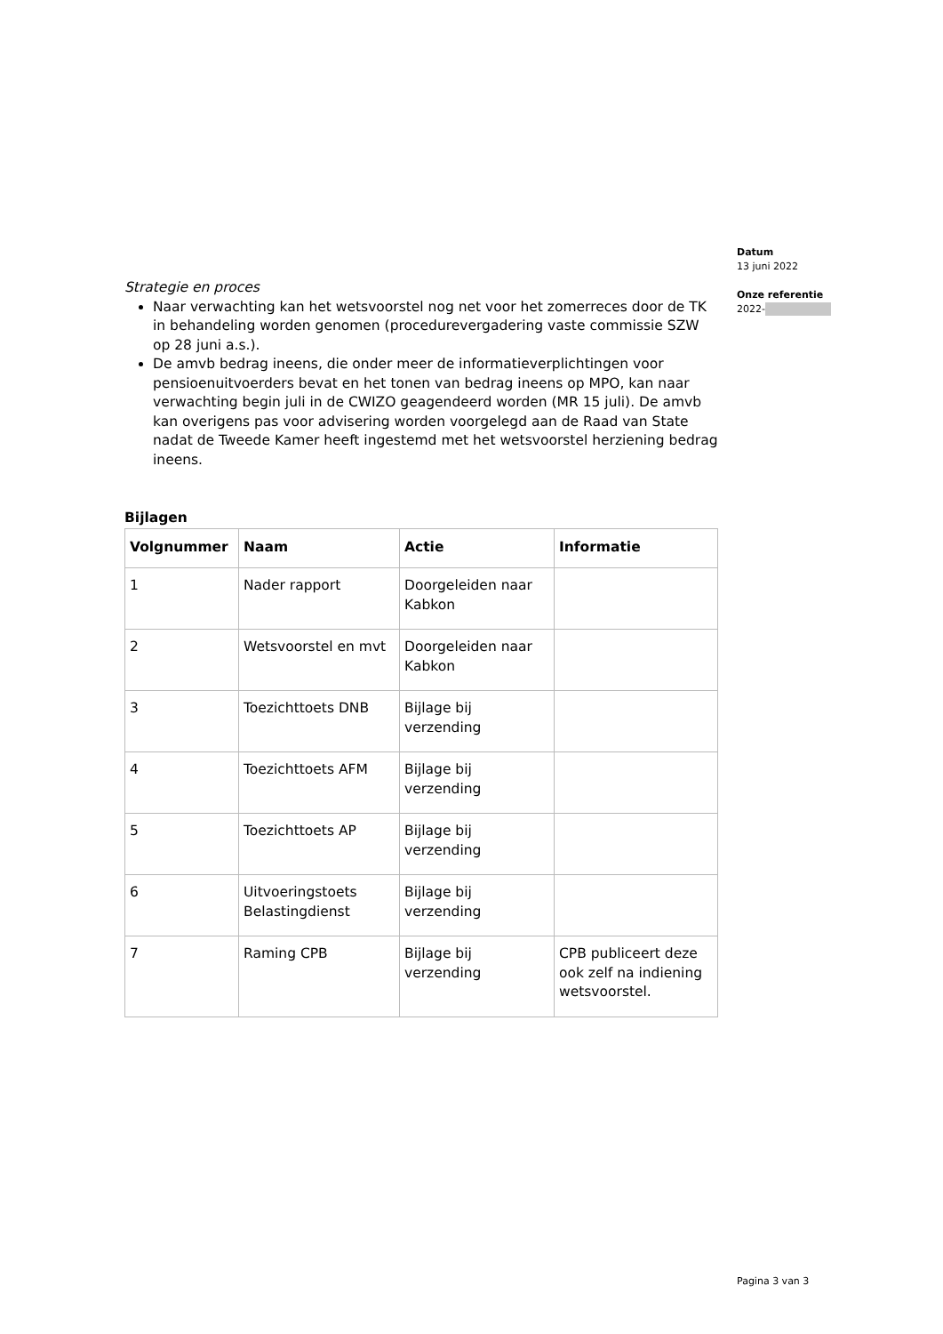Datum
13 juni 2022
Onze referentie
2022-
Strategie en proces
Naar verwachting kan het wetsvoorstel nog net voor het zomerreces door de TK in behandeling worden genomen (procedurevergadering vaste commissie SZW op 28 juni a.s.).
De amvb bedrag ineens, die onder meer de informatieverplichtingen voor pensioenuitvoerders bevat en het tonen van bedrag ineens op MPO, kan naar verwachting begin juli in de CWIZO geagendeerd worden (MR 15 juli). De amvb kan overigens pas voor advisering worden voorgelegd aan de Raad van State nadat de Tweede Kamer heeft ingestemd met het wetsvoorstel herziening bedrag ineens.
Bijlagen
| Volgnummer | Naam | Actie | Informatie |
| --- | --- | --- | --- |
| 1 | Nader rapport | Doorgeleiden naar Kabkon | |
| 2 | Wetsvoorstel en mvt | Doorgeleiden naar Kabkon | |
| 3 | Toezichttoets DNB | Bijlage bij verzending | |
| 4 | Toezichttoets AFM | Bijlage bij verzending | |
| 5 | Toezichttoets AP | Bijlage bij verzending | |
| 6 | Uitvoeringstoets Belastingdienst | Bijlage bij verzending | |
| 7 | Raming CPB | Bijlage bij verzending | CPB publiceert deze ook zelf na indiening wetsvoorstel. |
Pagina 3 van 3